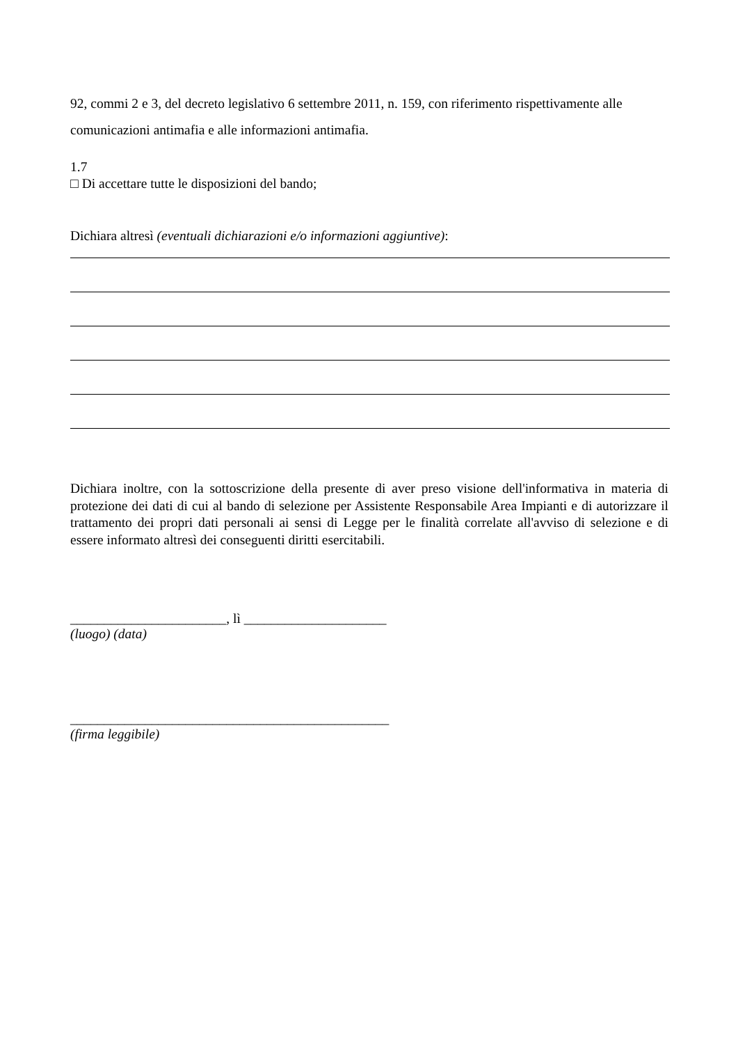92, commi 2 e 3, del decreto legislativo 6 settembre 2011, n. 159, con riferimento rispettivamente alle comunicazioni antimafia e alle informazioni antimafia.
1.7
□ Di accettare tutte le disposizioni del bando;
Dichiara altresì (eventuali dichiarazioni e/o informazioni aggiuntive):
Dichiara inoltre, con la sottoscrizione della presente di aver preso visione dell'informativa in materia di protezione dei dati di cui al bando di selezione per Assistente Responsabile Area Impianti e di autorizzare il trattamento dei propri dati personali ai sensi di Legge per le finalità correlate all'avviso di selezione e di essere informato altresì dei conseguenti diritti esercitabili.
_______________________, lì _____________________
(luogo) (data)
_______________________________________________
(firma leggibile)